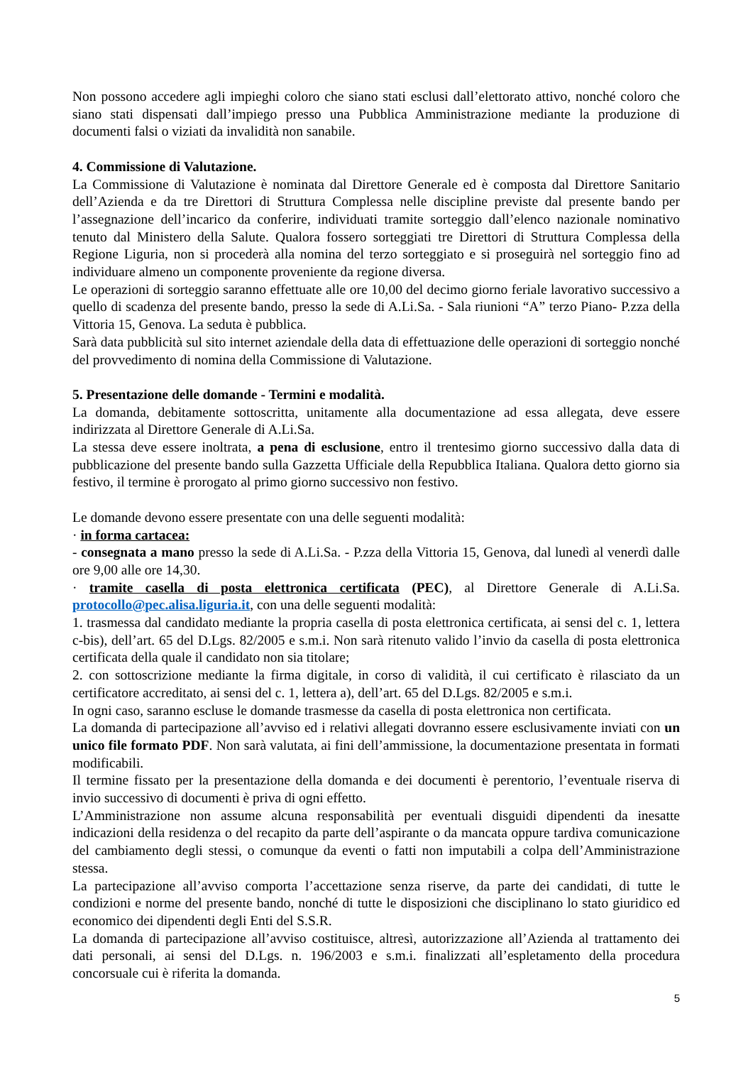Non possono accedere agli impieghi coloro che siano stati esclusi dall’elettorato attivo, nonché coloro che siano stati dispensati dall’impiego presso una Pubblica Amministrazione mediante la produzione di documenti falsi o viziati da invalidità non sanabile.
4. Commissione di Valutazione.
La Commissione di Valutazione è nominata dal Direttore Generale ed è composta dal Direttore Sanitario dell’Azienda e da tre Direttori di Struttura Complessa nelle discipline previste dal presente bando per l’assegnazione dell’incarico da conferire, individuati tramite sorteggio dall’elenco nazionale nominativo tenuto dal Ministero della Salute. Qualora fossero sorteggiati tre Direttori di Struttura Complessa della Regione Liguria, non si procederà alla nomina del terzo sorteggiato e si proseguirà nel sorteggio fino ad individuare almeno un componente proveniente da regione diversa.
Le operazioni di sorteggio saranno effettuate alle ore 10,00 del decimo giorno feriale lavorativo successivo a quello di scadenza del presente bando, presso la sede di A.Li.Sa. - Sala riunioni “A” terzo Piano- P.zza della Vittoria 15, Genova. La seduta è pubblica.
Sarà data pubblicità sul sito internet aziendale della data di effettuazione delle operazioni di sorteggio nonché del provvedimento di nomina della Commissione di Valutazione.
5. Presentazione delle domande - Termini e modalità.
La domanda, debitamente sottoscritta, unitamente alla documentazione ad essa allegata, deve essere indirizzata al Direttore Generale di A.Li.Sa.
La stessa deve essere inoltrata, a pena di esclusione, entro il trentesimo giorno successivo dalla data di pubblicazione del presente bando sulla Gazzetta Ufficiale della Repubblica Italiana. Qualora detto giorno sia festivo, il termine è prorogato al primo giorno successivo non festivo.
Le domande devono essere presentate con una delle seguenti modalità:
· in forma cartacea:
- consegnata a mano presso la sede di A.Li.Sa. - P.zza della Vittoria 15, Genova, dal lunedì al venerdì dalle ore 9,00 alle ore 14,30.
· tramite casella di posta elettronica certificata (PEC), al Direttore Generale di A.Li.Sa. protocollo@pec.alisa.liguria.it, con una delle seguenti modalità:
1. trasmessa dal candidato mediante la propria casella di posta elettronica certificata, ai sensi del c. 1, lettera c-bis), dell’art. 65 del D.Lgs. 82/2005 e s.m.i. Non sarà ritenuto valido l’invio da casella di posta elettronica certificata della quale il candidato non sia titolare;
2. con sottoscrizione mediante la firma digitale, in corso di validità, il cui certificato è rilasciato da un certificatore accreditato, ai sensi del c. 1, lettera a), dell’art. 65 del D.Lgs. 82/2005 e s.m.i.
In ogni caso, saranno escluse le domande trasmesse da casella di posta elettronica non certificata.
La domanda di partecipazione all’avviso ed i relativi allegati dovranno essere esclusivamente inviati con un unico file formato PDF. Non sarà valutata, ai fini dell’ammissione, la documentazione presentata in formati modificabili.
Il termine fissato per la presentazione della domanda e dei documenti è perentorio, l’eventuale riserva di invio successivo di documenti è priva di ogni effetto.
L’Amministrazione non assume alcuna responsabilità per eventuali disguidi dipendenti da inesatte indicazioni della residenza o del recapito da parte dell’aspirante o da mancata oppure tardiva comunicazione del cambiamento degli stessi, o comunque da eventi o fatti non imputabili a colpa dell’Amministrazione stessa.
La partecipazione all’avviso comporta l’accettazione senza riserve, da parte dei candidati, di tutte le condizioni e norme del presente bando, nonché di tutte le disposizioni che disciplinano lo stato giuridico ed economico dei dipendenti degli Enti del S.S.R.
La domanda di partecipazione all’avviso costituisce, altresì, autorizzazione all’Azienda al trattamento dei dati personali, ai sensi del D.Lgs. n. 196/2003 e s.m.i. finalizzati all’espletamento della procedura concorsuale cui è riferita la domanda.
5